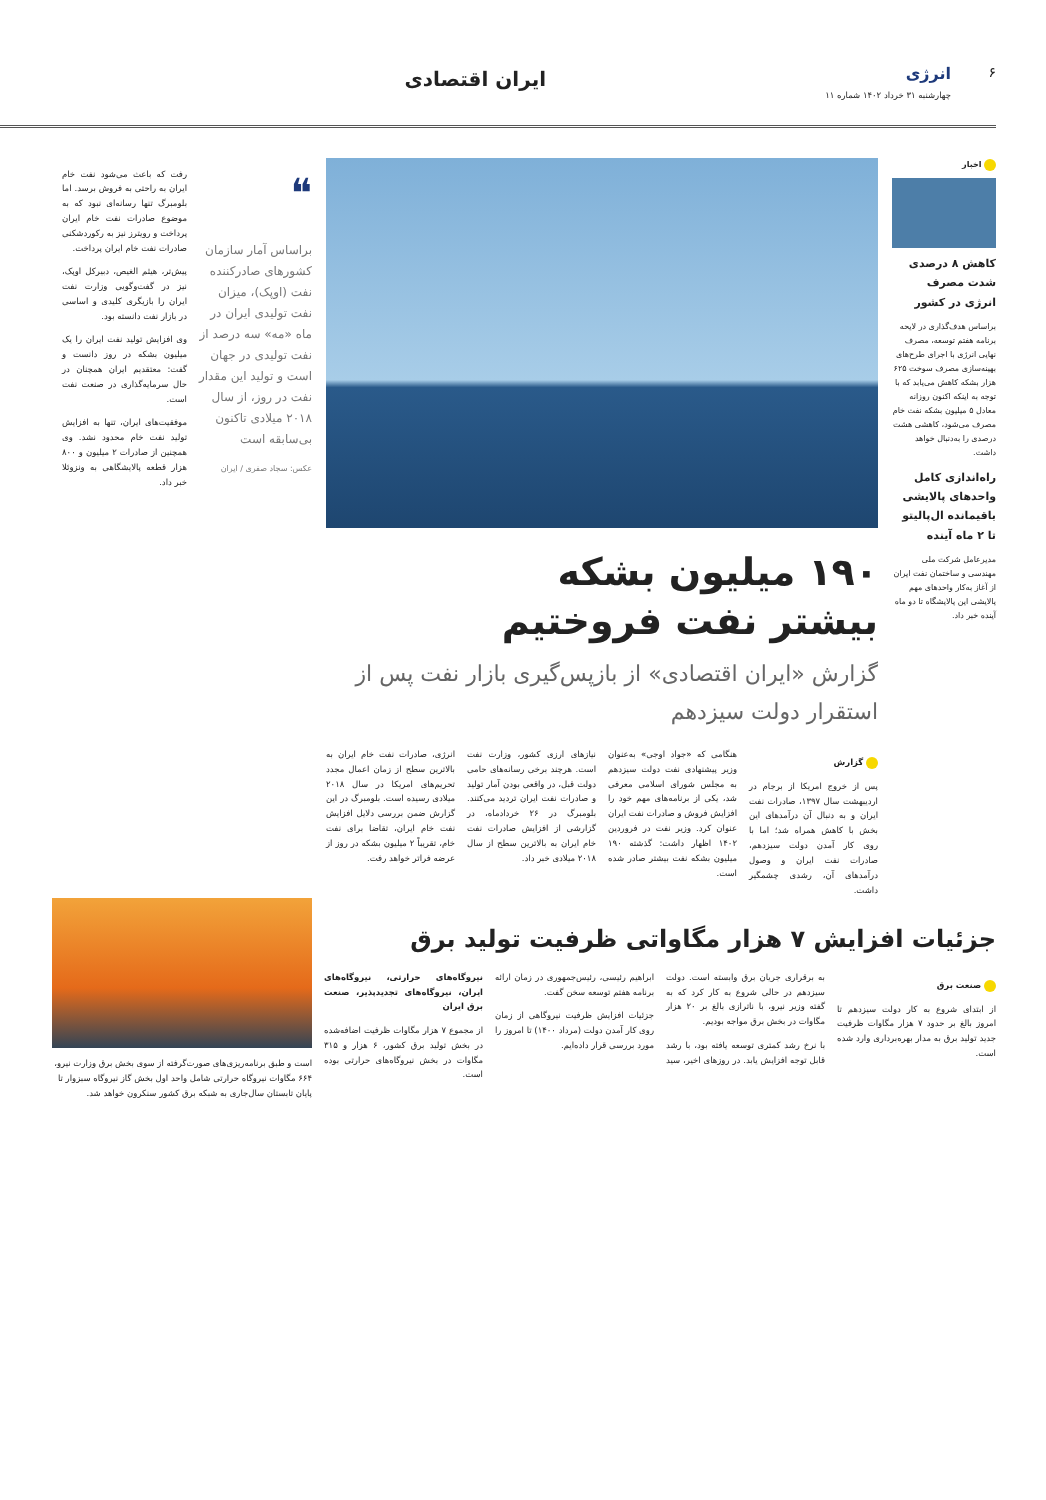انرژی
چهارشنبه ۳۱ خرداد ۱۴۰۲ شماره ۱۱
ایران اقتصادی ۶
اخبار
کاهش ۸ درصدی شدت مصرف انرژی در کشور
براساس هدف‌گذاری در لایحه برنامه هفتم توسعه، مصرف نهایی انرژی با اجرای طرح‌های بهینه‌سازی مصرف سوخت ۶۲۵ هزار بشکه کاهش می‌یابد که با توجه به اینکه اکنون روزانه معادل ۵ میلیون بشکه نفت خام مصرف می‌شود، کاهشی هشت درصدی را به‌دنبال خواهد داشت.
راه‌اندازی کامل واحدهای پالایشی باقیمانده ال‌پالیتو تا ۲ ماه آینده
مدیرعامل شرکت ملی مهندسی و ساختمان نفت ایران از آغاز به‌کار واحدهای مهم پالایشی این پالایشگاه تا دو ماه آینده خبر داد.
۱۹۰ میلیون بشکه
بیشتر نفت فروختیم
گزارش «ایران اقتصادی» از بازپس‌گیری بازار نفت پس از استقرار دولت سیزدهم
گزارش
پس از خروج امریکا از برجام در اردیبهشت سال ۱۳۹۷، صادرات نفت ایران و به دنبال آن درآمدهای این بخش با کاهش همراه شد؛ اما با روی کار آمدن دولت سیزدهم، صادرات نفت ایران و وصول درآمدهای آن، رشدی چشمگیر داشت.
هنگامی که «جواد اوجی» به‌عنوان وزیر پیشنهادی نفت دولت سیزدهم به مجلس شورای اسلامی معرفی شد، یکی از برنامه‌های مهم خود را افزایش فروش و صادرات نفت ایران عنوان کرد. وزیر نفت در فروردین ۱۴۰۲ اظهار داشت: گذشته ۱۹۰ میلیون بشکه نفت بیشتر صادر شده است.
نیازهای ارزی کشور، وزارت نفت است. هرچند برخی رسانه‌های حامی دولت قبل، در واقعی بودن آمار تولید و صادرات نفت ایران تردید می‌کنند. بلومبرگ در ۲۶ خردادماه، در گزارشی از افزایش صادرات نفت خام ایران به بالاترین سطح از سال ۲۰۱۸ میلادی خبر داد.
انرژی، صادرات نفت خام ایران به بالاترین سطح از زمان اعمال مجدد تحریم‌های امریکا در سال ۲۰۱۸ میلادی رسیده است. بلومبرگ در این گزارش ضمن بررسی دلایل افزایش نفت خام ایران، تقاضا برای نفت خام، تقریباً ۲ میلیون بشکه در روز از عرضه فراتر خواهد رفت.
❝
براساس آمار سازمان کشورهای صادرکننده نفت (اوپک)، میزان نفت تولیدی ایران در ماه «مه» سه درصد از نفت تولیدی در جهان است و تولید این مقدار نفت در روز، از سال ۲۰۱۸ میلادی تاکنون بی‌سابقه است
عکس: سجاد صفری / ایران
رفت که باعث می‌شود نفت خام ایران به راحتی به فروش برسد. اما بلومبرگ تنها رسانه‌ای نبود که به موضوع صادرات نفت خام ایران پرداخت و رویترز نیز به رکوردشکنی صادرات نفت خام ایران پرداخت.
پیش‌تر، هیثم الغیص، دبیرکل اوپک، نیز در گفت‌وگویی وزارت نفت ایران را بازیگری کلیدی و اساسی در بازار نفت دانسته بود.
وی افزایش تولید نفت ایران را یک میلیون بشکه در روز دانست و گفت: معتقدیم ایران همچنان در حال سرمایه‌گذاری در صنعت نفت است.
موفقیت‌های ایران، تنها به افزایش تولید نفت خام محدود نشد. وی همچنین از صادرات ۲ میلیون و ۸۰۰ هزار قطعه پالایشگاهی به ونزوئلا خبر داد.
جزئیات افزایش ۷ هزار مگاواتی ظرفیت تولید برق
صنعت برق
از ابتدای شروع به کار دولت سیزدهم تا امروز بالغ بر حدود ۷ هزار مگاوات ظرفیت جدید تولید برق به مدار بهره‌برداری وارد شده است.
به برقراری جریان برق وابسته است. دولت سیزدهم در حالی شروع به کار کرد که به گفته وزیر نیرو، با ناترازی بالغ بر ۲۰ هزار مگاوات در بخش برق مواجه بودیم.
با نرخ رشد کمتری توسعه یافته بود، با رشد قابل توجه افزایش یابد. در روزهای اخیر، سید ابراهیم رئیسی، رئیس‌جمهوری در زمان ارائه برنامه هفتم توسعه سخن گفت.
جزئیات افزایش ظرفیت نیروگاهی از زمان روی کار آمدن دولت (مرداد ۱۴۰۰) تا امروز را مورد بررسی قرار داده‌ایم.
نیروگاه‌های حرارتی، نیروگاه‌های ایران، نیروگاه‌های تجدیدپذیر، صنعت برق ایران
از مجموع ۷ هزار مگاوات ظرفیت اضافه‌شده در بخش تولید برق کشور، ۶ هزار و ۳۱۵ مگاوات در بخش نیروگاه‌های حرارتی بوده است.
است و طبق برنامه‌ریزی‌های صورت‌گرفته از سوی بخش برق وزارت نیرو، ۶۶۴ مگاوات نیروگاه حرارتی شامل واحد اول بخش گاز نیروگاه سبزوار تا پایان تابستان سال‌جاری به شبکه برق کشور سنکرون خواهد شد.